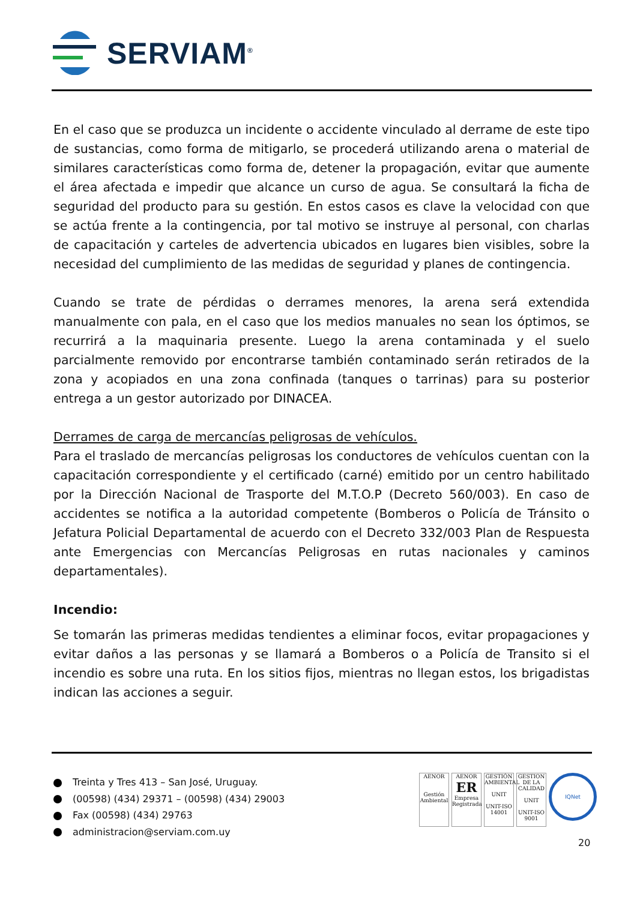SERVIAM<sup>®</sup>
En el caso que se produzca un incidente o accidente vinculado al derrame de este tipo de sustancias, como forma de mitigarlo, se procederá utilizando arena o material de similares características como forma de, detener la propagación, evitar que aumente el área afectada e impedir que alcance un curso de agua. Se consultará la ficha de seguridad del producto para su gestión. En estos casos es clave la velocidad con que se actúa frente a la contingencia, por tal motivo se instruye al personal, con charlas de capacitación y carteles de advertencia ubicados en lugares bien visibles, sobre la necesidad del cumplimiento de las medidas de seguridad y planes de contingencia.
Cuando se trate de pérdidas o derrames menores, la arena será extendida manualmente con pala, en el caso que los medios manuales no sean los óptimos, se recurrirá a la maquinaria presente. Luego la arena contaminada y el suelo parcialmente removido por encontrarse también contaminado serán retirados de la zona y acopiados en una zona confinada (tanques o tarrinas) para su posterior entrega a un gestor autorizado por DINACEA.
Derrames de carga de mercancías peligrosas de vehículos.
Para el traslado de mercancías peligrosas los conductores de vehículos cuentan con la capacitación correspondiente y el certificado (carné) emitido por un centro habilitado por la Dirección Nacional de Trasporte del M.T.O.P (Decreto 560/003). En caso de accidentes se notifica a la autoridad competente (Bomberos o Policía de Tránsito o Jefatura Policial Departamental de acuerdo con el Decreto 332/003 Plan de Respuesta ante Emergencias con Mercancías Peligrosas en rutas nacionales y caminos departamentales).
Incendio:
Se tomarán las primeras medidas tendientes a eliminar focos, evitar propagaciones y evitar daños a las personas y se llamará a Bomberos o a Policía de Transito si el incendio es sobre una ruta. En los sitios fijos, mientras no llegan estos, los brigadistas indican las acciones a seguir.
Treinta y Tres 413 – San José, Uruguay.
(00598) (434) 29371 – (00598) (434) 29003
Fax (00598) (434) 29763
administracion@serviam.com.uy
AENOR
Gestión Ambiental
AENOR
ER
Empresa Registrada
GESTIÓN AMBIENTAL
UNIT
UNIT-ISO 14001
GESTION DE LA CALIDAD
UNIT
UNIT-ISO 9001
IQNet
20